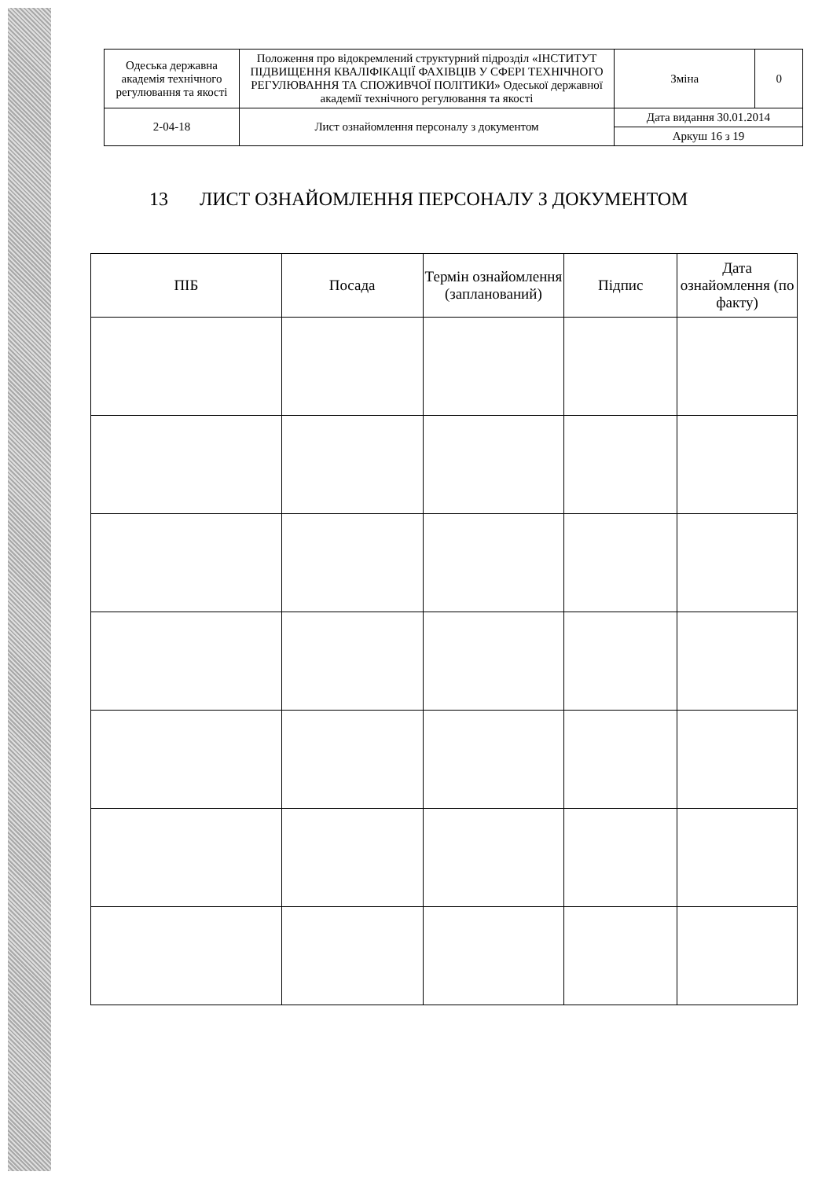| Одеська державна академія технічного регулювання та якості | Положення про відокремлений структурний підрозділ «ІНСТИТУТ ПІДВИЩЕННЯ КВАЛІФІКАЦІЇ ФАХІВЦІВ У СФЕРІ ТЕХНІЧНОГО РЕГУЛЮВАННЯ ТА СПОЖИВЧОЇ ПОЛІТИКИ» Одеської державної академії технічного регулювання та якості | Зміна | 0 |
| 2-04-18 | Лист ознайомлення персоналу з документом | Дата видання 30.01.2014 | |
| | | Аркуш 16 з 19 | |
13 ЛИСТ ОЗНАЙОМЛЕННЯ ПЕРСОНАЛУ З ДОКУМЕНТОМ
| ПІБ | Посада | Термін ознайомлення (запланований) | Підпис | Дата ознайомлення (по факту) |
| --- | --- | --- | --- | --- |